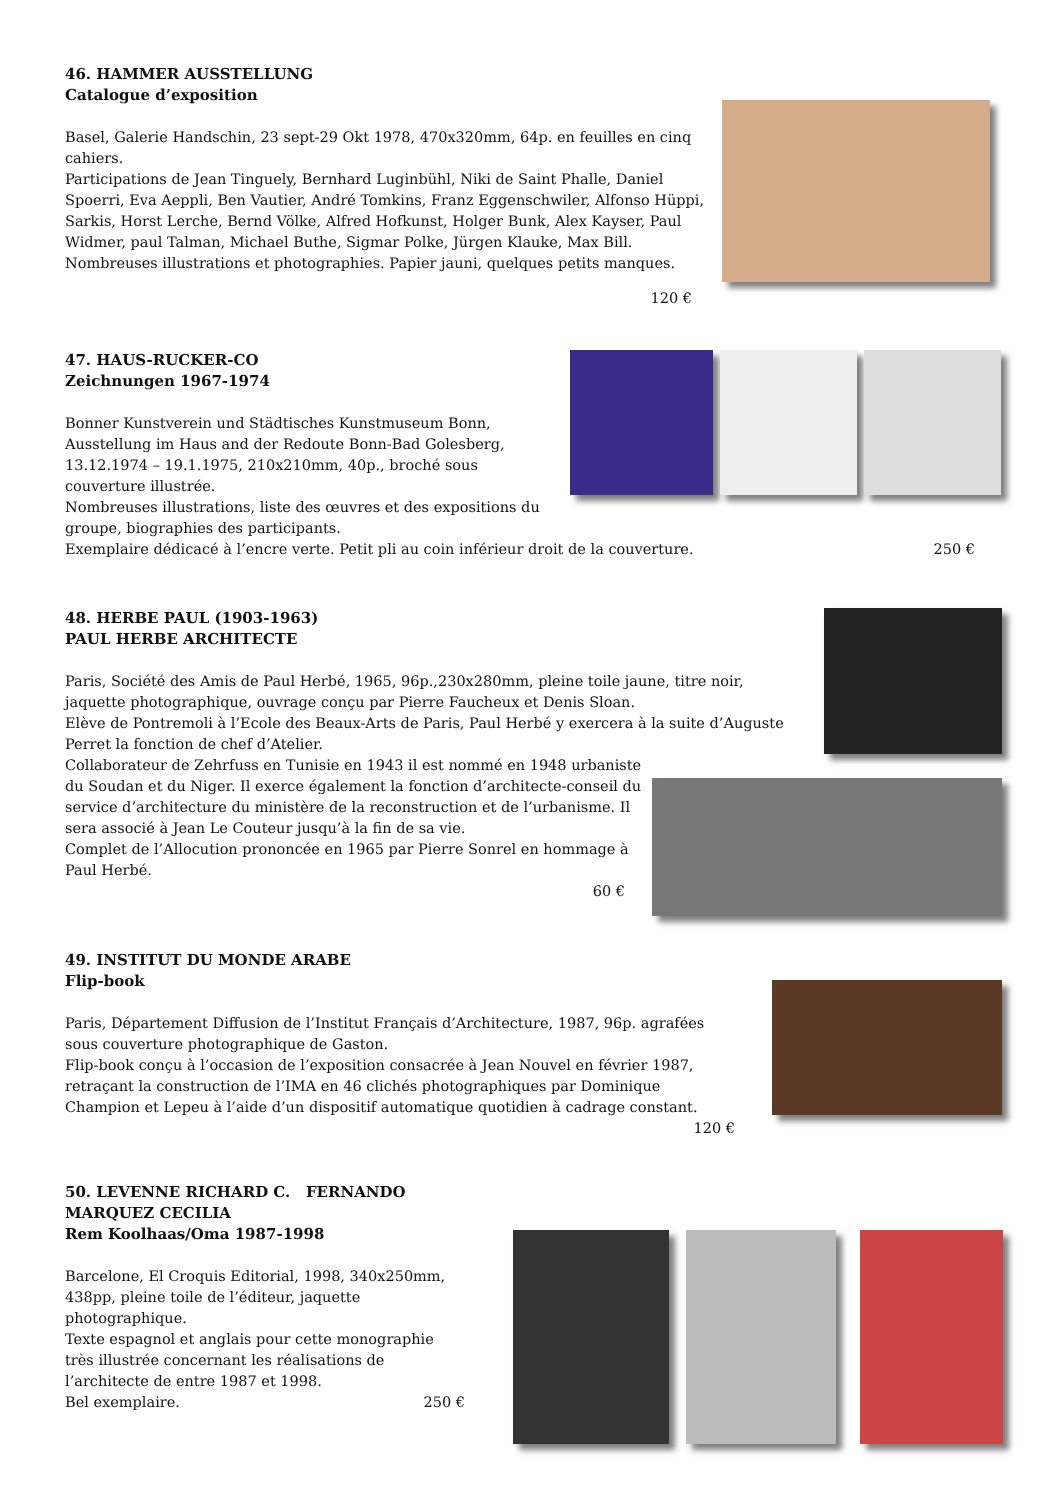46. HAMMER AUSSTELLUNG
Catalogue d’exposition
Basel, Galerie Handschin, 23 sept-29 Okt 1978, 470x320mm, 64p. en feuilles en cinq cahiers.
Participations de Jean Tinguely, Bernhard Luginbühl, Niki de Saint Phalle, Daniel Spoerri, Eva Aeppli, Ben Vautier, André Tomkins, Franz Eggenschwiler, Alfonso Hüppi, Sarkis, Horst Lerche, Bernd Völke, Alfred Hofkunst, Holger Bunk, Alex Kayser, Paul Widmer, paul Talman, Michael Buthe, Sigmar Polke, Jürgen Klauke, Max Bill.
Nombreuses illustrations et photographies. Papier jauni, quelques petits manques.
120 €
47. HAUS-RUCKER-CO
Zeichnungen 1967-1974
Bonner Kunstverein und Städtisches Kunstmuseum Bonn, Ausstellung im Haus and der Redoute Bonn-Bad Golesberg, 13.12.1974 – 19.1.1975, 210x210mm, 40p., broché sous couverture illustrée.
Nombreuses illustrations, liste des œuvres et des expositions du groupe, biographies des participants.
Exemplaire dédicacé à l’encre verte. Petit pli au coin inférieur droit de la couverture. 250 €
48. HERBE PAUL (1903-1963)
PAUL HERBE ARCHITECTE
Paris, Société des Amis de Paul Herbé, 1965, 96p.,230x280mm, pleine toile jaune, titre noir, jaquette photographique, ouvrage conçu par Pierre Faucheux et Denis Sloan.
Elève de Pontremoli à l’Ecole des Beaux-Arts de Paris, Paul Herbé y exercera à la suite d’Auguste Perret la fonction de chef d’Atelier.
Collaborateur de Zehrfuss en Tunisie en 1943 il est nommé en 1948 urbaniste du Soudan et du Niger. Il exerce également la fonction d’architecte-conseil du service d’architecture du ministère de la reconstruction et de l’urbanisme. Il sera associé à Jean Le Couteur jusqu’à la fin de sa vie.
Complet de l’Allocution prononcée en 1965 par Pierre Sonrel en hommage à Paul Herbé.
60 €
49. INSTITUT DU MONDE ARABE
Flip-book
Paris, Département Diffusion de l’Institut Français d’Architecture, 1987, 96p. agrafées sous couverture photographique de Gaston.
Flip-book conçu à l’occasion de l’exposition consacrée à Jean Nouvel en février 1987, retraçant la construction de l’IMA en 46 clichés photographiques par Dominique Champion et Lepeu à l’aide d’un dispositif automatique quotidien à cadrage constant.
120 €
50. LEVENNE RICHARD C. FERNANDO MARQUEZ CECILIA
Rem Koolhaas/Oma 1987-1998
Barcelone, El Croquis Editorial, 1998, 340x250mm, 438pp, pleine toile de l’éditeur, jaquette photographique.
Texte espagnol et anglais pour cette monographie très illustrée concernant les réalisations de l’architecte de entre 1987 et 1998.
Bel exemplaire. 250 €